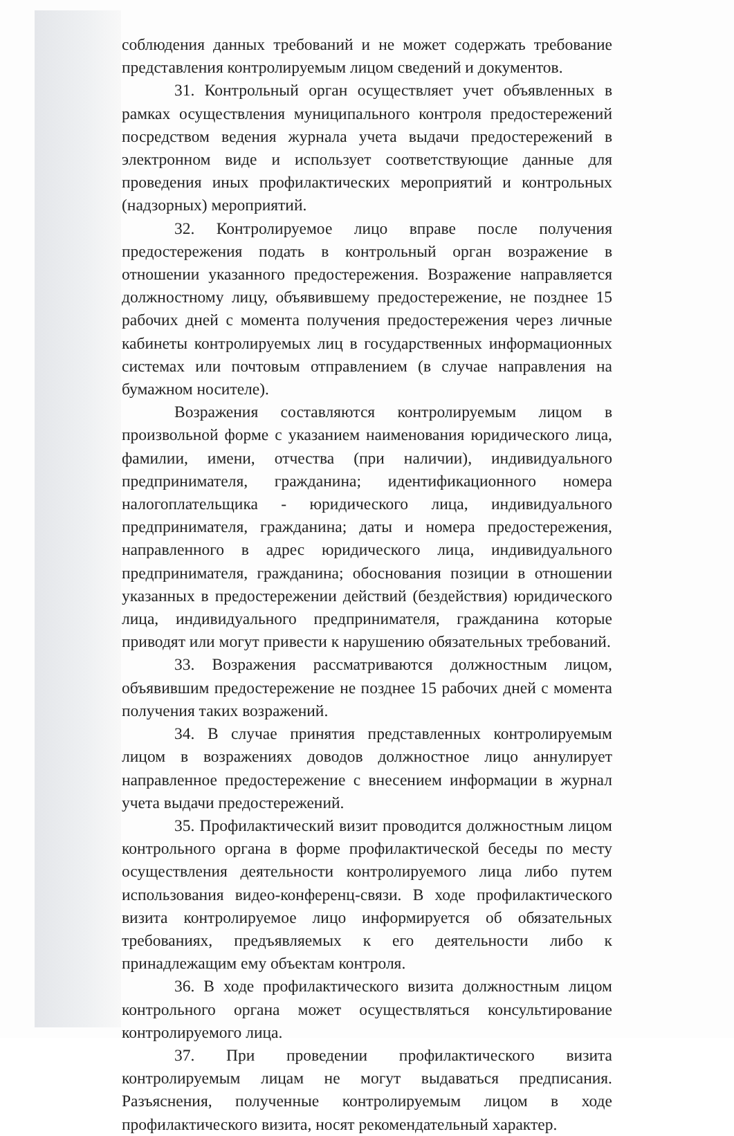соблюдения данных требований и не может содержать требование представления контролируемым лицом сведений и документов.
31. Контрольный орган осуществляет учет объявленных в рамках осуществления муниципального контроля предостережений посредством ведения журнала учета выдачи предостережений в электронном виде и использует соответствующие данные для проведения иных профилактических мероприятий и контрольных (надзорных) мероприятий.
32. Контролируемое лицо вправе после получения предостережения подать в контрольный орган возражение в отношении указанного предостережения. Возражение направляется должностному лицу, объявившему предостережение, не позднее 15 рабочих дней с момента получения предостережения через личные кабинеты контролируемых лиц в государственных информационных системах или почтовым отправлением (в случае направления на бумажном носителе).
Возражения составляются контролируемым лицом в произвольной форме с указанием наименования юридического лица, фамилии, имени, отчества (при наличии), индивидуального предпринимателя, гражданина; идентификационного номера налогоплательщика - юридического лица, индивидуального предпринимателя, гражданина; даты и номера предостережения, направленного в адрес юридического лица, индивидуального предпринимателя, гражданина; обоснования позиции в отношении указанных в предостережении действий (бездействия) юридического лица, индивидуального предпринимателя, гражданина которые приводят или могут привести к нарушению обязательных требований.
33. Возражения рассматриваются должностным лицом, объявившим предостережение не позднее 15 рабочих дней с момента получения таких возражений.
34. В случае принятия представленных контролируемым лицом в возражениях доводов должностное лицо аннулирует направленное предостережение с внесением информации в журнал учета выдачи предостережений.
35. Профилактический визит проводится должностным лицом контрольного органа в форме профилактической беседы по месту осуществления деятельности контролируемого лица либо путем использования видео-конференц-связи. В ходе профилактического визита контролируемое лицо информируется об обязательных требованиях, предъявляемых к его деятельности либо к принадлежащим ему объектам контроля.
36. В ходе профилактического визита должностным лицом контрольного органа может осуществляться консультирование контролируемого лица.
37. При проведении профилактического визита контролируемым лицам не могут выдаваться предписания. Разъяснения, полученные контролируемым лицом в ходе профилактического визита, носят рекомендательный характер.